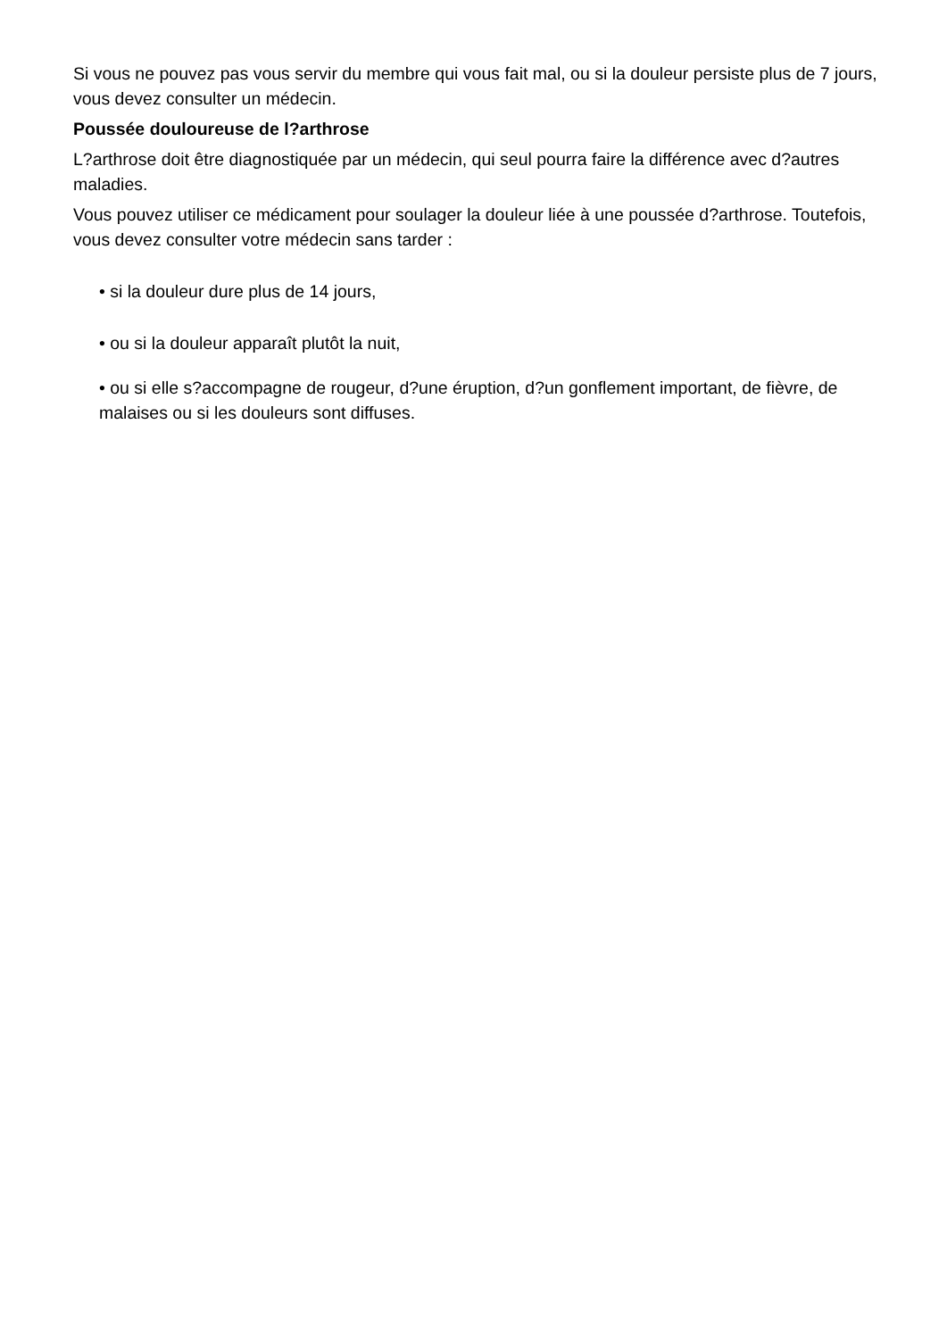Si vous ne pouvez pas vous servir du membre qui vous fait mal, ou si la douleur persiste plus de 7 jours, vous devez consulter un médecin.
Poussée douloureuse de l?arthrose
L?arthrose doit être diagnostiquée par un médecin, qui seul pourra faire la différence avec d?autres maladies.
Vous pouvez utiliser ce médicament pour soulager la douleur liée à une poussée d?arthrose. Toutefois, vous devez consulter votre médecin sans tarder :
• si la douleur dure plus de 14 jours,
• ou si la douleur apparaît plutôt la nuit,
• ou si elle s?accompagne de rougeur, d?une éruption, d?un gonflement important, de fièvre, de malaises ou si les douleurs sont diffuses.